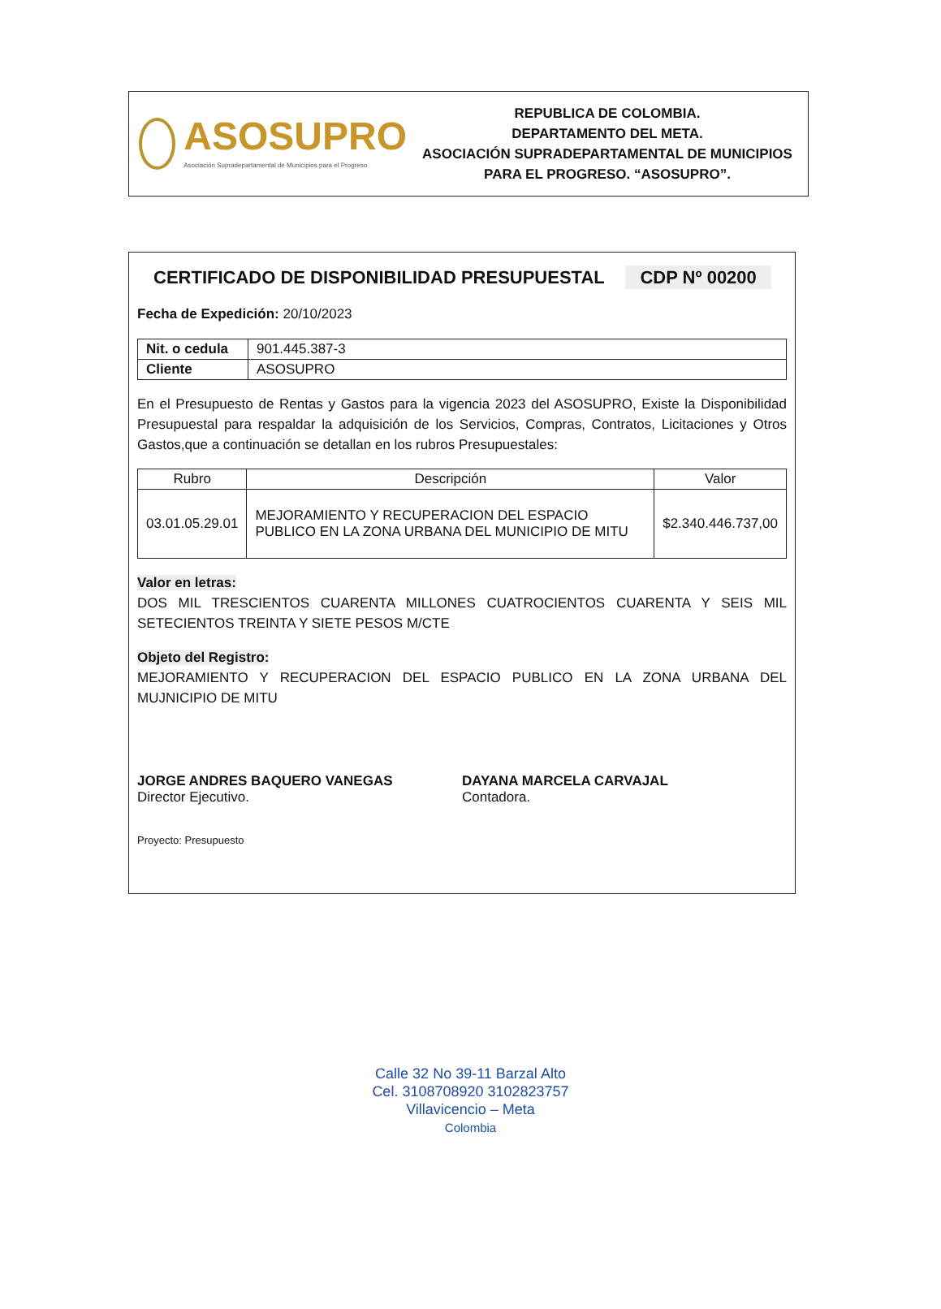ASOSUPRO
Asociación Supradepartamental de Municipios para el Progreso
REPUBLICA DE COLOMBIA.
DEPARTAMENTO DEL META.
ASOCIACIÓN SUPRADEPARTAMENTAL DE MUNICIPIOS
PARA EL PROGRESO. “ASOSUPRO”.
CERTIFICADO DE DISPONIBILIDAD PRESUPUESTAL CDP Nº 00200
Fecha de Expedición: 20/10/2023
| Nit. o cedula | 901.445.387-3 |
| Cliente | ASOSUPRO |
En el Presupuesto de Rentas y Gastos para la vigencia 2023 del ASOSUPRO, Existe la Disponibilidad Presupuestal para respaldar la adquisición de los Servicios, Compras, Contratos, Licitaciones y Otros Gastos,que a continuación se detallan en los rubros Presupuestales:
| Rubro | Descripción | Valor |
| --- | --- | --- |
| 03.01.05.29.01 | MEJORAMIENTO Y RECUPERACION DEL ESPACIO PUBLICO EN LA ZONA URBANA DEL MUNICIPIO DE MITU | $2.340.446.737,00 |
Valor en letras:
DOS MIL TRESCIENTOS CUARENTA MILLONES CUATROCIENTOS CUARENTA Y SEIS MIL SETECIENTOS TREINTA Y SIETE PESOS M/CTE
Objeto del Registro:
MEJORAMIENTO Y RECUPERACION DEL ESPACIO PUBLICO EN LA ZONA URBANA DEL MUJNICIPIO DE MITU
JORGE ANDRES BAQUERO VANEGAS
Director Ejecutivo.
DAYANA MARCELA CARVAJAL
Contadora.
Proyecto: Presupuesto
Calle 32 No 39-11 Barzal Alto
Cel. 3108708920 3102823757
Villavicencio – Meta
Colombia